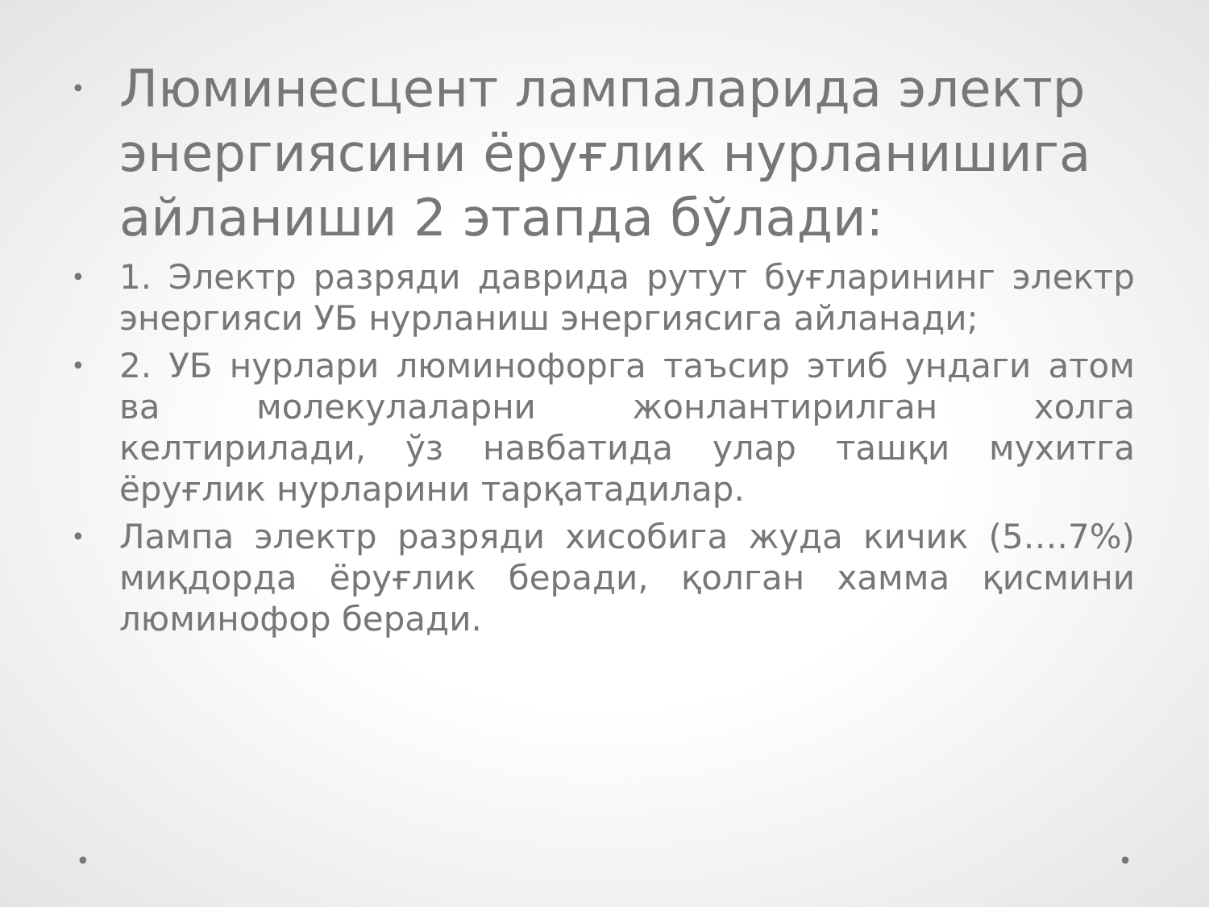•
Люминесцент лампаларида электр энергиясини ёруғлик нурланишига айланиши 2 этапда бўлади:
•
1. Электр разряди даврида рутут буғларининг электр энергияси УБ нурланиш энергиясига айланади;
•
2. УБ нурлари люминофорга таъсир этиб ундаги атом ва молекулаларни жонлантирилган холга келтирилади, ўз навбатида улар ташқи мухитга ёруғлик нурларини тарқатадилар.
•
Лампа электр разряди хисобига жуда кичик (5….7%) миқдорда ёруғлик беради, қолган хамма қисмини люминофор беради.
• •